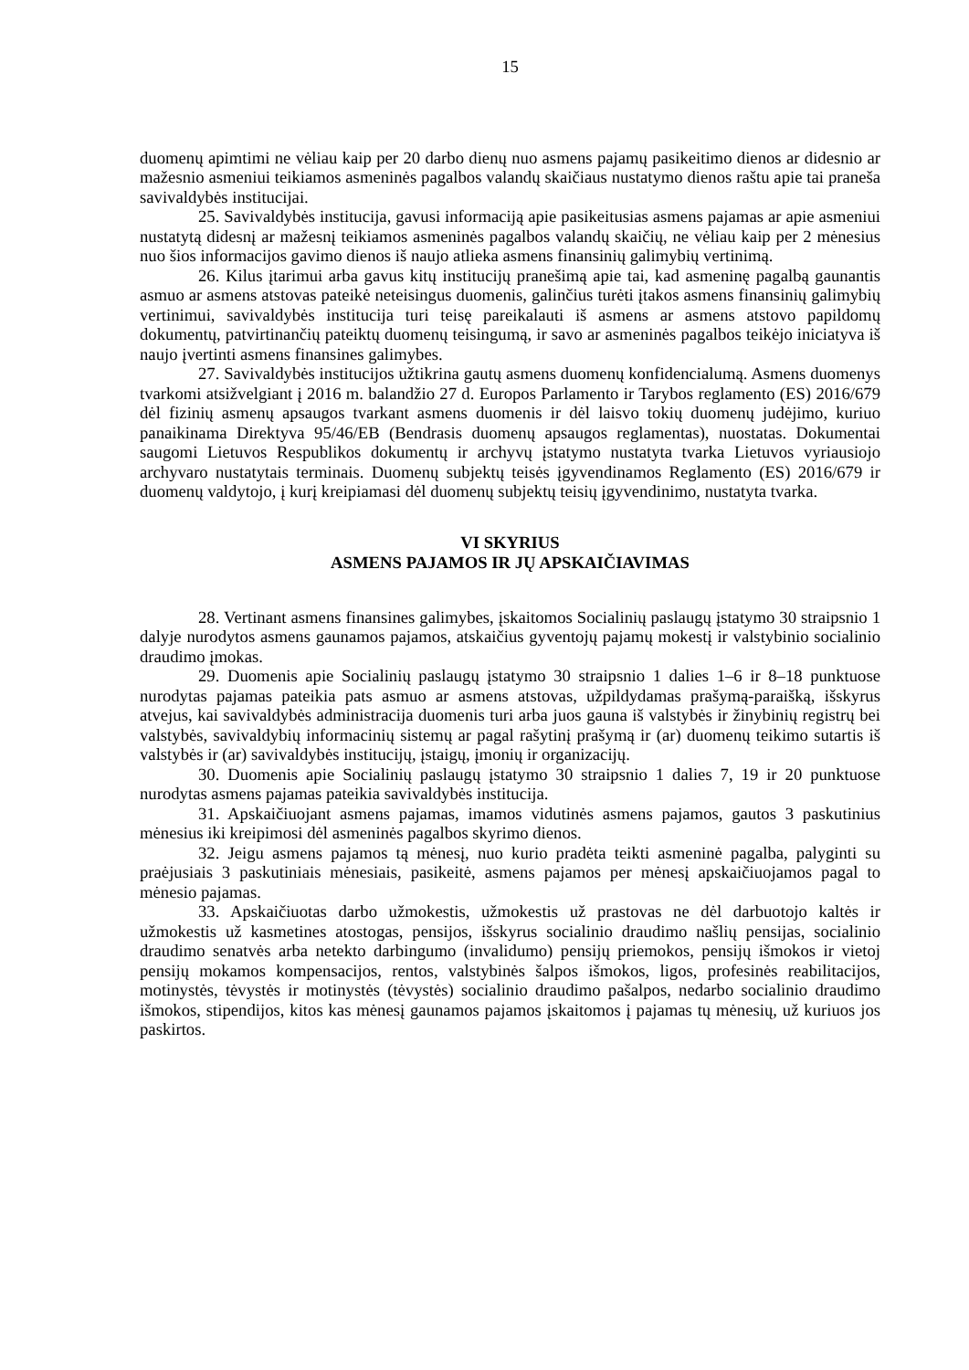15
duomenų apimtimi ne vėliau kaip per 20 darbo dienų nuo asmens pajamų pasikeitimo dienos ar didesnio ar mažesnio asmeniui teikiamos asmeninės pagalbos valandų skaičiaus nustatymo dienos raštu apie tai praneša savivaldybės institucijai.
25. Savivaldybės institucija, gavusi informaciją apie pasikeitusias asmens pajamas ar apie asmeniui nustatytą didesnį ar mažesnį teikiamos asmeninės pagalbos valandų skaičių, ne vėliau kaip per 2 mėnesius nuo šios informacijos gavimo dienos iš naujo atlieka asmens finansinių galimybių vertinimą.
26. Kilus įtarimui arba gavus kitų institucijų pranešimą apie tai, kad asmeninę pagalbą gaunantis asmuo ar asmens atstovas pateikė neteisingus duomenis, galinčius turėti įtakos asmens finansinių galimybių vertinimui, savivaldybės institucija turi teisę pareikalauti iš asmens ar asmens atstovo papildomų dokumentų, patvirtinančių pateiktų duomenų teisingumą, ir savo ar asmeninės pagalbos teikėjo iniciatyva iš naujo įvertinti asmens finansines galimybes.
27. Savivaldybės institucijos užtikrina gautų asmens duomenų konfidencialumą. Asmens duomenys tvarkomi atsižvelgiant į 2016 m. balandžio 27 d. Europos Parlamento ir Tarybos reglamento (ES) 2016/679 dėl fizinių asmenų apsaugos tvarkant asmens duomenis ir dėl laisvo tokių duomenų judėjimo, kuriuo panaikinama Direktyva 95/46/EB (Bendrasis duomenų apsaugos reglamentas), nuostatas. Dokumentai saugomi Lietuvos Respublikos dokumentų ir archyvų įstatymo nustatyta tvarka Lietuvos vyriausiojo archyvaro nustatytais terminais. Duomenų subjektų teisės įgyvendinamos Reglamento (ES) 2016/679 ir duomenų valdytojo, į kurį kreipiamasi dėl duomenų subjektų teisių įgyvendinimo, nustatyta tvarka.
VI SKYRIUS
ASMENS PAJAMOS IR JŲ APSKAIČIAVIMAS
28. Vertinant asmens finansines galimybes, įskaitomos Socialinių paslaugų įstatymo 30 straipsnio 1 dalyje nurodytos asmens gaunamos pajamos, atskaičius gyventojų pajamų mokestį ir valstybinio socialinio draudimo įmokas.
29. Duomenis apie Socialinių paslaugų įstatymo 30 straipsnio 1 dalies 1–6 ir 8–18 punktuose nurodytas pajamas pateikia pats asmuo ar asmens atstovas, užpildydamas prašymą-paraišką, išskyrus atvejus, kai savivaldybės administracija duomenis turi arba juos gauna iš valstybės ir žinybinių registrų bei valstybės, savivaldybių informacinių sistemų ar pagal rašytinį prašymą ir (ar) duomenų teikimo sutartis iš valstybės ir (ar) savivaldybės institucijų, įstaigų, įmonių ir organizacijų.
30. Duomenis apie Socialinių paslaugų įstatymo 30 straipsnio 1 dalies 7, 19 ir 20 punktuose nurodytas asmens pajamas pateikia savivaldybės institucija.
31. Apskaičiuojant asmens pajamas, imamos vidutinės asmens pajamos, gautos 3 paskutinius mėnesius iki kreipimosi dėl asmeninės pagalbos skyrimo dienos.
32. Jeigu asmens pajamos tą mėnesį, nuo kurio pradėta teikti asmeninė pagalba, palyginti su praėjusiais 3 paskutiniais mėnesiais, pasikeitė, asmens pajamos per mėnesį apskaičiuojamos pagal to mėnesio pajamas.
33. Apskaičiuotas darbo užmokestis, užmokestis už prastovas ne dėl darbuotojo kaltės ir užmokestis už kasmetines atostogas, pensijos, išskyrus socialinio draudimo našlių pensijas, socialinio draudimo senatvės arba netekto darbingumo (invalidumo) pensijų priemokos, pensijų išmokos ir vietoj pensijų mokamos kompensacijos, rentos, valstybinės šalpos išmokos, ligos, profesinės reabilitacijos, motinystės, tėvystės ir motinystės (tėvystės) socialinio draudimo pašalpos, nedarbo socialinio draudimo išmokos, stipendijos, kitos kas mėnesį gaunamos pajamos įskaitomos į pajamas tų mėnesių, už kuriuos jos paskirtos.